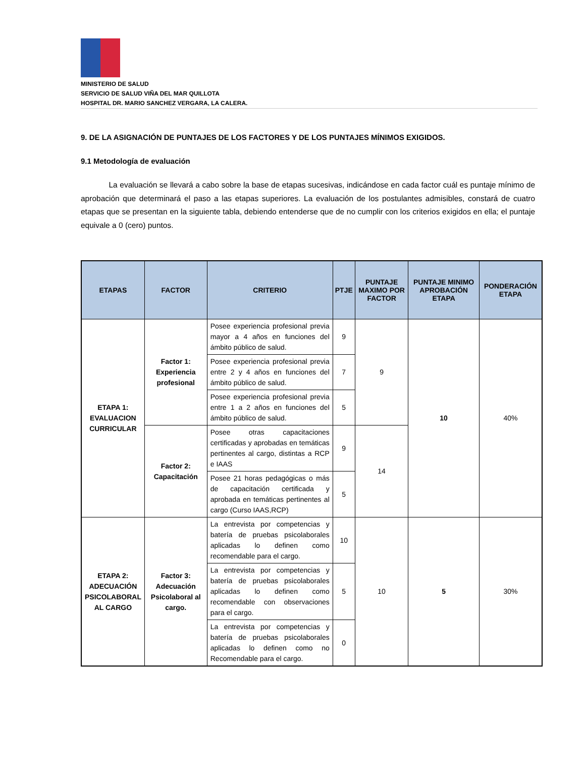MINISTERIO DE SALUD
SERVICIO DE SALUD VIÑA DEL MAR QUILLOTA
HOSPITAL DR. MARIO SANCHEZ VERGARA, LA CALERA.
9. DE LA ASIGNACIÓN DE PUNTAJES DE LOS FACTORES Y DE LOS PUNTAJES MÍNIMOS EXIGIDOS.
9.1 Metodología de evaluación
La evaluación se llevará a cabo sobre la base de etapas sucesivas, indicándose en cada factor cuál es puntaje mínimo de aprobación que determinará el paso a las etapas superiores. La evaluación de los postulantes admisibles, constará de cuatro etapas que se presentan en la siguiente tabla, debiendo entenderse que de no cumplir con los criterios exigidos en ella; el puntaje equivale a 0 (cero) puntos.
| ETAPAS | FACTOR | CRITERIO | PTJE | PUNTAJE MAXIMO POR FACTOR | PUNTAJE MINIMO APROBACIÓN ETAPA | PONDERACIÓN ETAPA |
| --- | --- | --- | --- | --- | --- | --- |
| ETAPA 1: EVALUACION CURRICULAR | Factor 1: Experiencia profesional | Posee experiencia profesional previa mayor a 4 años en funciones del ámbito público de salud. | 9 | 9 | 10 | 40% |
| | | Posee experiencia profesional previa entre 2 y 4 años en funciones del ámbito público de salud. | 7 | | | |
| | | Posee experiencia profesional previa entre 1 a 2 años en funciones del ámbito público de salud. | 5 | | | |
| | Factor 2: Capacitación | Posee otras capacitaciones certificadas y aprobadas en temáticas pertinentes al cargo, distintas a RCP e IAAS | 9 | 14 | | |
| | | Posee 21 horas pedagógicas o más de capacitación certificada y aprobada en temáticas pertinentes al cargo (Curso IAAS,RCP) | 5 | | | |
| ETAPA 2: ADECUACIÓN PSICOLABORAL AL CARGO | Factor 3: Adecuación Psicolaboral al cargo. | La entrevista por competencias y batería de pruebas psicolaborales aplicadas lo definen como recomendable para el cargo. | 10 | 10 | 5 | 30% |
| | | La entrevista por competencias y batería de pruebas psicolaborales aplicadas lo definen como recomendable con observaciones para el cargo. | 5 | | | |
| | | La entrevista por competencias y batería de pruebas psicolaborales aplicadas lo definen como no Recomendable para el cargo. | 0 | | | |